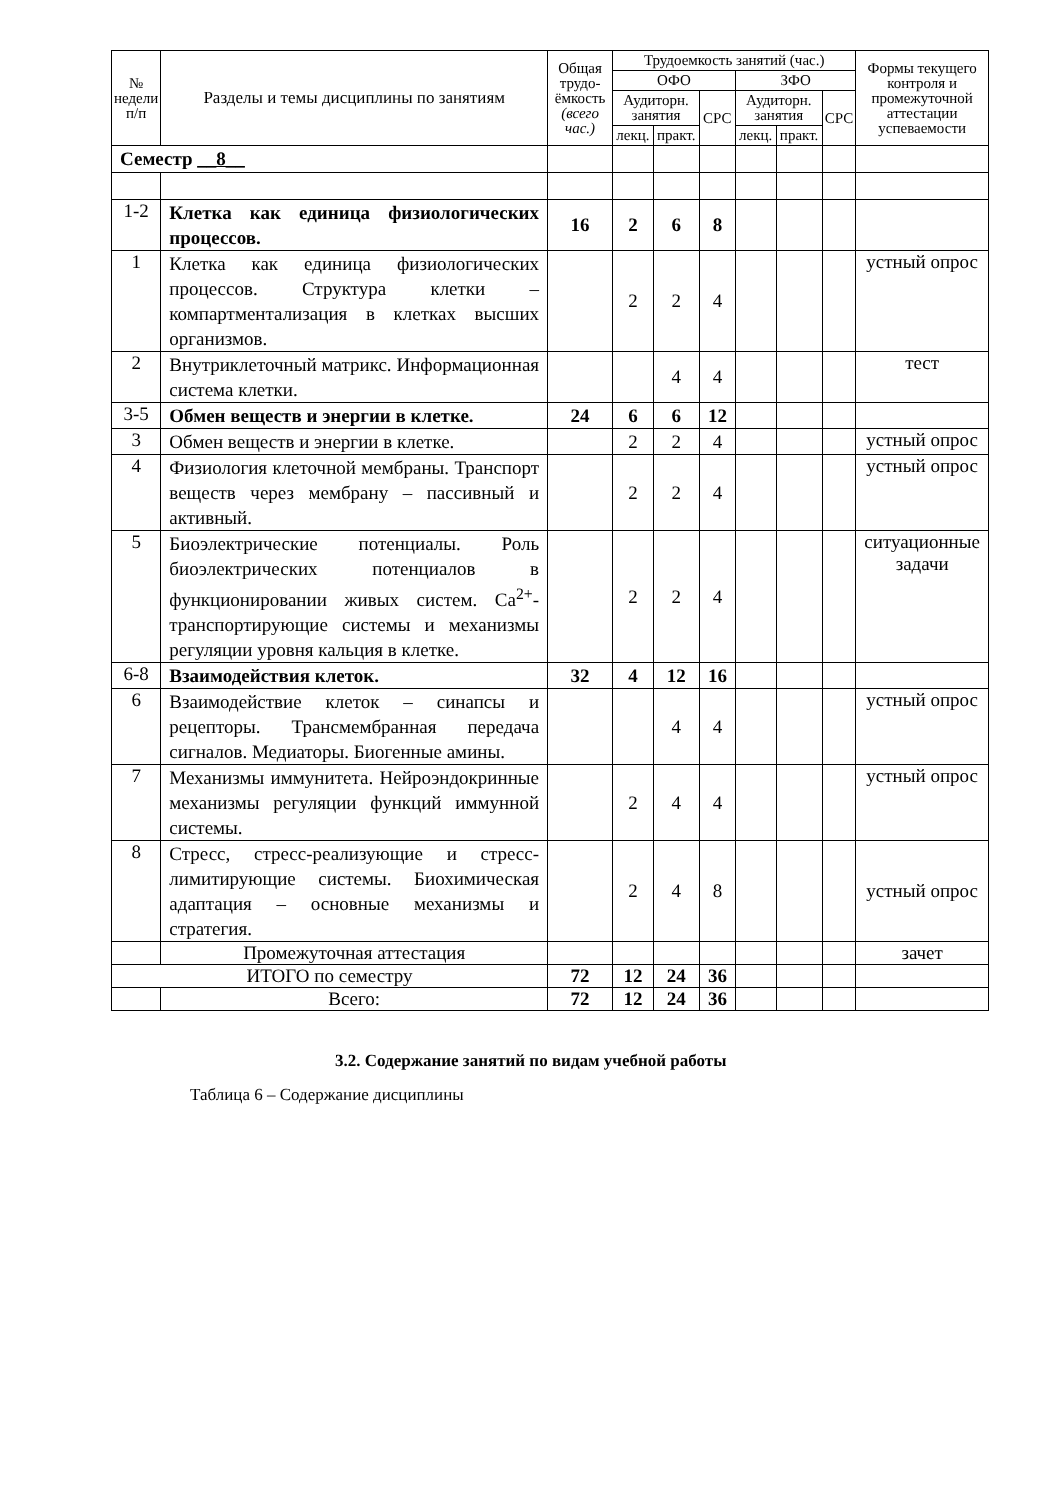| № недели п/п | Разделы и темы дисциплины по занятиям | Общая трудо-ёмкость (всего час.) | Трудоемкость занятий (час.) | | | | | | Формы текущего контроля и промежуточной аттестации успеваемости |
| --- | --- | --- | --- | --- | --- | --- | --- | --- | --- |
| | | | ОФО | | | ЗФО | | | |
| | | | Аудиторн. занятия | | СРС | Аудиторн. занятия | | СРС | |
| | | | лекц. | практ. | | лекц. | практ. | | |
| Семестр __8__ | | | | | | | | | |
| 1-2 | Клетка как единица физиологических процессов. | 16 | 2 | 6 | 8 | | | | |
| 1 | Клетка как единица физиологических процессов. Структура клетки – компартментализация в клетках высших организмов. | | 2 | 2 | 4 | | | | устный опрос |
| 2 | Внутриклеточный матрикс. Информационная система клетки. | | | 4 | 4 | | | | тест |
| 3-5 | Обмен веществ и энергии в клетке. | 24 | 6 | 6 | 12 | | | | |
| 3 | Обмен веществ и энергии в клетке. | | 2 | 2 | 4 | | | | устный опрос |
| 4 | Физиология клеточной мембраны. Транспорт веществ через мембрану – пассивный и активный. | | 2 | 2 | 4 | | | | устный опрос |
| 5 | Биоэлектрические потенциалы. Роль биоэлектрических потенциалов в функционировании живых систем. Ca<sup>2+</sup>-транспортирующие системы и механизмы регуляции уровня кальция в клетке. | | 2 | 2 | 4 | | | | ситуационные задачи |
| 6-8 | Взаимодействия клеток. | 32 | 4 | 12 | 16 | | | | |
| 6 | Взаимодействие клеток – синапсы и рецепторы. Трансмембранная передача сигналов. Медиаторы. Биогенные амины. | | | 4 | 4 | | | | устный опрос |
| 7 | Механизмы иммунитета. Нейроэндокринные механизмы регуляции функций иммунной системы. | | 2 | 4 | 4 | | | | устный опрос |
| 8 | Стресс, стресс-реализующие и стресс-лимитирующие системы. Биохимическая адаптация – основные механизмы и стратегия. | | 2 | 4 | 8 | | | | устный опрос |
| | Промежуточная аттестация | | | | | | | | зачет |
| ИТОГО по семестру | | 72 | 12 | 24 | 36 | | | | |
| | Всего: | 72 | 12 | 24 | 36 | | | | |
3.2. Содержание занятий по видам учебной работы
Таблица 6 – Содержание дисциплины